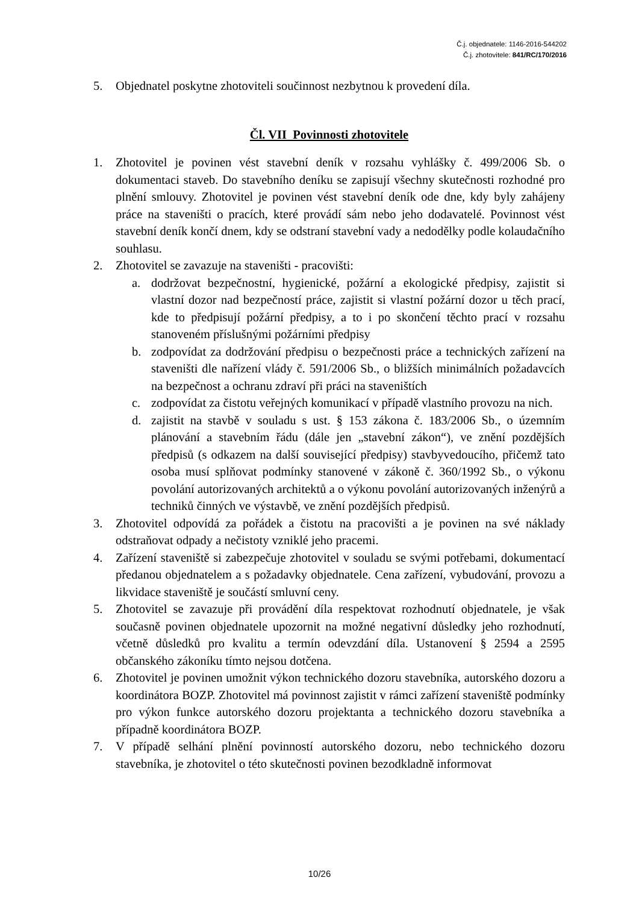Č.j. objednatele: 1146-2016-544202
Č.j. zhotovitele: 841/RC/170/2016
5. Objednatel poskytne zhotoviteli součinnost nezbytnou k provedení díla.
Čl. VII Povinnosti zhotovitele
1. Zhotovitel je povinen vést stavební deník v rozsahu vyhlášky č. 499/2006 Sb. o dokumentaci staveb. Do stavebního deníku se zapisují všechny skutečnosti rozhodné pro plnění smlouvy. Zhotovitel je povinen vést stavební deník ode dne, kdy byly zahájeny práce na staveništi o pracích, které provádí sám nebo jeho dodavatelé. Povinnost vést stavební deník končí dnem, kdy se odstraní stavební vady a nedodělky podle kolaudačního souhlasu.
2. Zhotovitel se zavazuje na staveništi - pracovišti:
a. dodržovat bezpečnostní, hygienické, požární a ekologické předpisy, zajistit si vlastní dozor nad bezpečností práce, zajistit si vlastní požární dozor u těch prací, kde to předpisují požární předpisy, a to i po skončení těchto prací v rozsahu stanoveném příslušnými požárními předpisy
b. zodpovídat za dodržování předpisu o bezpečnosti práce a technických zařízení na staveništi dle nařízení vlády č. 591/2006 Sb., o bližších minimálních požadavcích na bezpečnost a ochranu zdraví při práci na staveništích
c. zodpovídat za čistotu veřejných komunikací v případě vlastního provozu na nich.
d. zajistit na stavbě v souladu s ust. § 153 zákona č. 183/2006 Sb., o územním plánování a stavebním řádu (dále jen „stavební zákon“), ve znění pozdějších předpisů (s odkazem na další související předpisy) stavbyvedoucího, přičemž tato osoba musí splňovat podmínky stanovené v zákoně č. 360/1992 Sb., o výkonu povolání autorizovaných architektů a o výkonu povolání autorizovaných inženýrů a techniků činných ve výstavbě, ve znění pozdějších předpisů.
3. Zhotovitel odpovídá za pořádek a čistotu na pracovišti a je povinen na své náklady odstraňovat odpady a nečistoty vzniklé jeho pracemi.
4. Zařízení staveniště si zabezpečuje zhotovitel v souladu se svými potřebami, dokumentací předanou objednatelem a s požadavky objednatele. Cena zařízení, vybudování, provozu a likvidace staveniště je součástí smluvní ceny.
5. Zhotovitel se zavazuje při provádění díla respektovat rozhodnutí objednatele, je však současně povinen objednatele upozornit na možné negativní důsledky jeho rozhodnutí, včetně důsledků pro kvalitu a termín odevzdání díla. Ustanovení § 2594 a 2595 občanského zákoníku tímto nejsou dotčena.
6. Zhotovitel je povinen umožnit výkon technického dozoru stavebníka, autorského dozoru a koordinátora BOZP. Zhotovitel má povinnost zajistit v rámci zařízení staveniště podmínky pro výkon funkce autorského dozoru projektanta a technického dozoru stavebníka a případně koordinátora BOZP.
7. V případě selhání plnění povinností autorského dozoru, nebo technického dozoru stavebníka, je zhotovitel o této skutečnosti povinen bezodkladně informovat
10/26